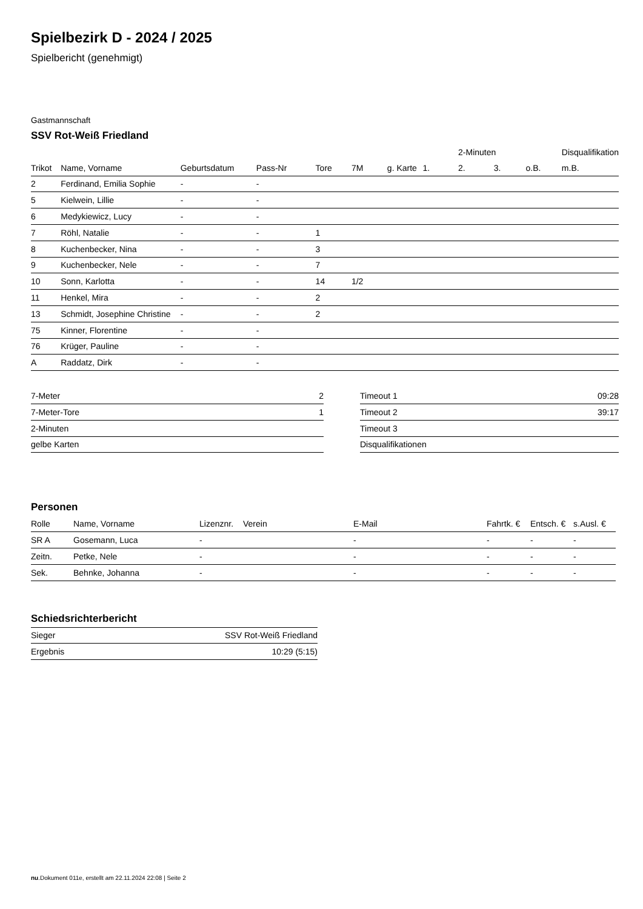Spielbezirk D - 2024 / 2025
Spielbericht (genehmigt)
Gastmannschaft
SSV Rot-Weiß Friedland
| | | | | | | | | 2-Minuten | | | Disqualifikation |
| --- | --- | --- | --- | --- | --- | --- | --- | --- | --- | --- | --- |
| Trikot | Name, Vorname | Geburtsdatum | Pass-Nr | Tore | 7M | g. Karte | 1. | 2. | 3. | o.B. | m.B. |
| 2 | Ferdinand, Emilia Sophie | - | - | | | | | | | | |
| 5 | Kielwein, Lillie | - | - | | | | | | | | |
| 6 | Medykiewicz, Lucy | - | - | | | | | | | | |
| 7 | Röhl, Natalie | - | - | 1 | | | | | | | |
| 8 | Kuchenbecker, Nina | - | - | 3 | | | | | | | |
| 9 | Kuchenbecker, Nele | - | - | 7 | | | | | | | |
| 10 | Sonn, Karlotta | - | - | 14 | 1/2 | | | | | | |
| 11 | Henkel, Mira | - | - | 2 | | | | | | | |
| 13 | Schmidt, Josephine Christine | - | - | 2 | | | | | | | |
| 75 | Kinner, Florentine | - | - | | | | | | | | |
| 76 | Krüger, Pauline | - | - | | | | | | | | |
| A | Raddatz, Dirk | - | - | | | | | | | | |
| 7-Meter | 2 |
| 7-Meter-Tore | 1 |
| 2-Minuten | |
| gelbe Karten | |
| Timeout 1 | 09:28 |
| Timeout 2 | 39:17 |
| Timeout 3 | |
| Disqualifikationen | |
Personen
| Rolle | Name, Vorname | Lizenznr. | Verein | E-Mail | Fahrtk. € | Entsch. € | s.Ausl. € |
| --- | --- | --- | --- | --- | --- | --- | --- |
| SR A | Gosemann, Luca | - | | - | - | - | - |
| Zeitn. | Petke, Nele | - | | - | - | - | - |
| Sek. | Behnke, Johanna | - | | - | - | - | - |
Schiedsrichterbericht
| Sieger | SSV Rot-Weiß Friedland |
| Ergebnis | 10:29 (5:15) |
nu.Dokument 011e, erstellt am 22.11.2024 22:08 | Seite 2